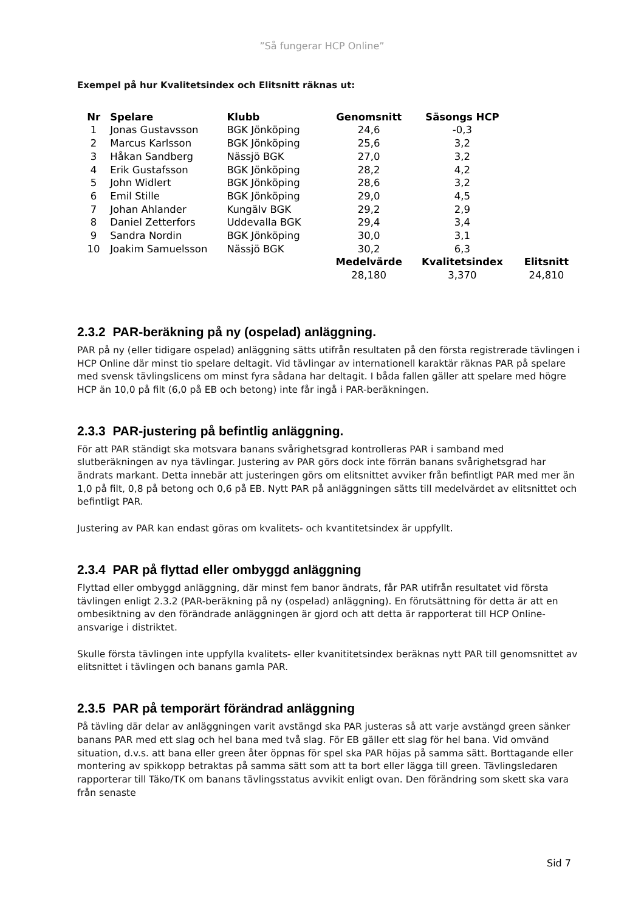”Så fungerar HCP Online”
Exempel på hur Kvalitetsindex och Elitsnitt räknas ut:
| Nr | Spelare | Klubb | Genomsnitt | Säsongs HCP | |
| --- | --- | --- | --- | --- | --- |
| 1 | Jonas Gustavsson | BGK Jönköping | 24,6 | -0,3 | |
| 2 | Marcus Karlsson | BGK Jönköping | 25,6 | 3,2 | |
| 3 | Håkan Sandberg | Nässjö BGK | 27,0 | 3,2 | |
| 4 | Erik Gustafsson | BGK Jönköping | 28,2 | 4,2 | |
| 5 | John Widlert | BGK Jönköping | 28,6 | 3,2 | |
| 6 | Emil Stille | BGK Jönköping | 29,0 | 4,5 | |
| 7 | Johan Ahlander | Kungälv BGK | 29,2 | 2,9 | |
| 8 | Daniel Zetterfors | Uddevalla BGK | 29,4 | 3,4 | |
| 9 | Sandra Nordin | BGK Jönköping | 30,0 | 3,1 | |
| 10 | Joakim Samuelsson | Nässjö BGK | 30,2 | 6,3 | |
| | | | Medelvärde | Kvalitetsindex | Elitsnitt |
| | | | 28,180 | 3,370 | 24,810 |
2.3.2 PAR-beräkning på ny (ospelad) anläggning.
PAR på ny (eller tidigare ospelad) anläggning sätts utifrån resultaten på den första registrerade tävlingen i HCP Online där minst tio spelare deltagit. Vid tävlingar av internationell karaktär räknas PAR på spelare med svensk tävlingslicens om minst fyra sådana har deltagit. I båda fallen gäller att spelare med högre HCP än 10,0 på filt (6,0 på EB och betong) inte får ingå i PAR-beräkningen.
2.3.3 PAR-justering på befintlig anläggning.
För att PAR ständigt ska motsvara banans svårighetsgrad kontrolleras PAR i samband med slutberäkningen av nya tävlingar. Justering av PAR görs dock inte förrän banans svårighetsgrad har ändrats markant. Detta innebär att justeringen görs om elitsnittet avviker från befintligt PAR med mer än 1,0 på filt, 0,8 på betong och 0,6 på EB. Nytt PAR på anläggningen sätts till medelvärdet av elitsnittet och befintligt PAR.
Justering av PAR kan endast göras om kvalitets- och kvantitetsindex är uppfyllt.
2.3.4 PAR på flyttad eller ombyggd anläggning
Flyttad eller ombyggd anläggning, där minst fem banor ändrats, får PAR utifrån resultatet vid första tävlingen enligt 2.3.2 (PAR-beräkning på ny (ospelad) anläggning). En förutsättning för detta är att en ombesiktning av den förändrade anläggningen är gjord och att detta är rapporterat till HCP Online-ansvarige i distriktet.
Skulle första tävlingen inte uppfylla kvalitets- eller kvanititetsindex beräknas nytt PAR till genomsnittet av elitsnittet i tävlingen och banans gamla PAR.
2.3.5 PAR på temporärt förändrad anläggning
På tävling där delar av anläggningen varit avstängd ska PAR justeras så att varje avstängd green sänker banans PAR med ett slag och hel bana med två slag. För EB gäller ett slag för hel bana. Vid omvänd situation, d.v.s. att bana eller green åter öppnas för spel ska PAR höjas på samma sätt. Borttagande eller montering av spikkopp betraktas på samma sätt som att ta bort eller lägga till green. Tävlingsledaren rapporterar till Täko/TK om banans tävlingsstatus avvikit enligt ovan. Den förändring som skett ska vara från senaste
Sid 7